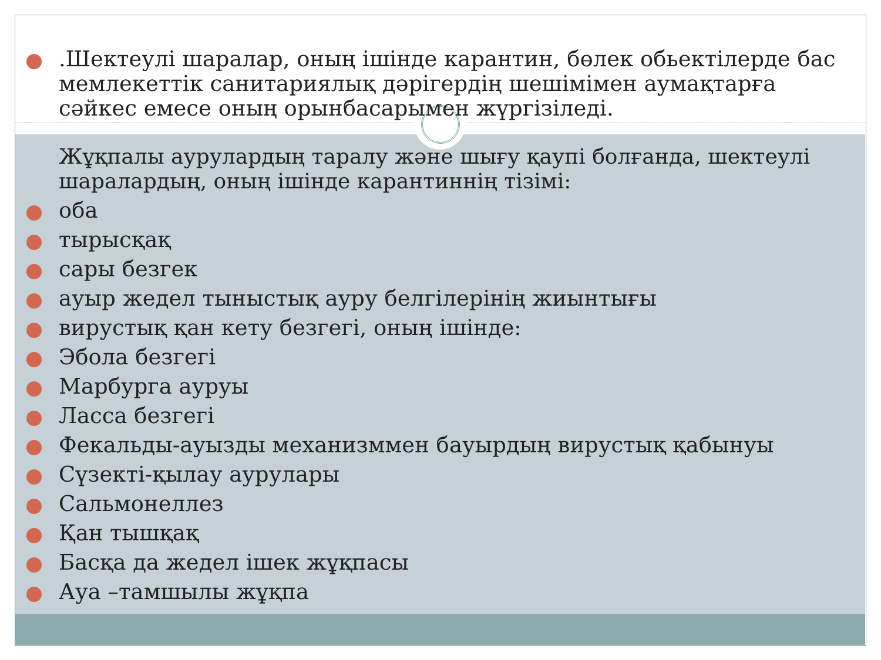.Шектеулі шаралар, оның ішінде карантин, бөлек обьектілерде бас мемлекеттік санитариялық дәрігердің шешімімен аумақтарға сәйкес емесе оның орынбасарымен жүргізіледі.
Жұқпалы аурулардың таралу және шығу қаупі болғанда, шектеулі шаралардың, оның ішінде карантиннің тізімі:
оба
тырысқақ
сары безгек
ауыр жедел тыныстық ауру белгілерінің жиынтығы
вирустық қан кету безгегі, оның ішінде:
Эбола безгегі
Марбурга ауруы
Ласса безгегі
Фекальды-ауызды механизммен бауырдың вирустық қабынуы
Сүзекті-қылау аурулары
Сальмонеллез
Қан тышқақ
Басқа да жедел ішек жұқпасы
Ауа –тамшылы жұқпа